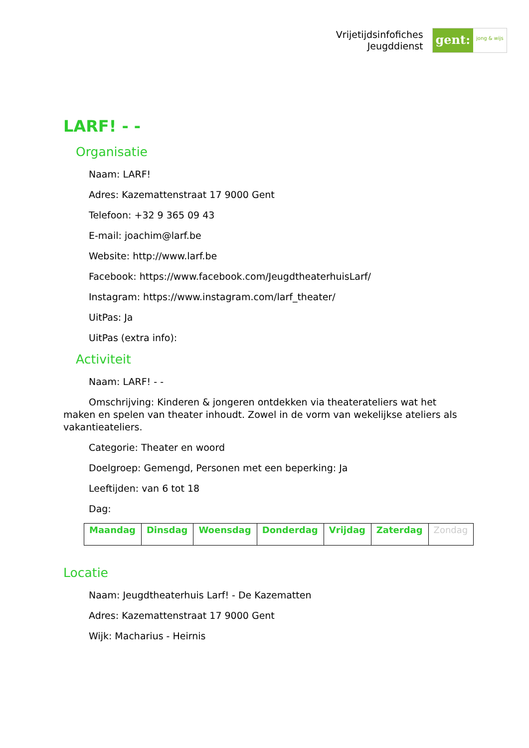Vrijetijdsinfofiches
Jeugddienst
gent:
jong & wijs
LARF! - -
Organisatie
Naam: LARF!
Adres: Kazemattenstraat 17 9000 Gent
Telefoon: +32 9 365 09 43
E-mail: joachim@larf.be
Website: http://www.larf.be
Facebook: https://www.facebook.com/JeugdtheaterhuisLarf/
Instagram: https://www.instagram.com/larf_theater/
UitPas: Ja
UitPas (extra info):
Activiteit
Naam: LARF! - -
Omschrijving: Kinderen & jongeren ontdekken via theaterateliers wat het maken en spelen van theater inhoudt. Zowel in de vorm van wekelijkse ateliers als vakantieateliers.
Categorie: Theater en woord
Doelgroep: Gemengd, Personen met een beperking: Ja
Leeftijden: van 6 tot 18
Dag:
| Maandag | Dinsdag | Woensdag | Donderdag | Vrijdag | Zaterdag | Zondag |
Locatie
Naam: Jeugdtheaterhuis Larf! - De Kazematten
Adres: Kazemattenstraat 17 9000 Gent
Wijk: Macharius - Heirnis